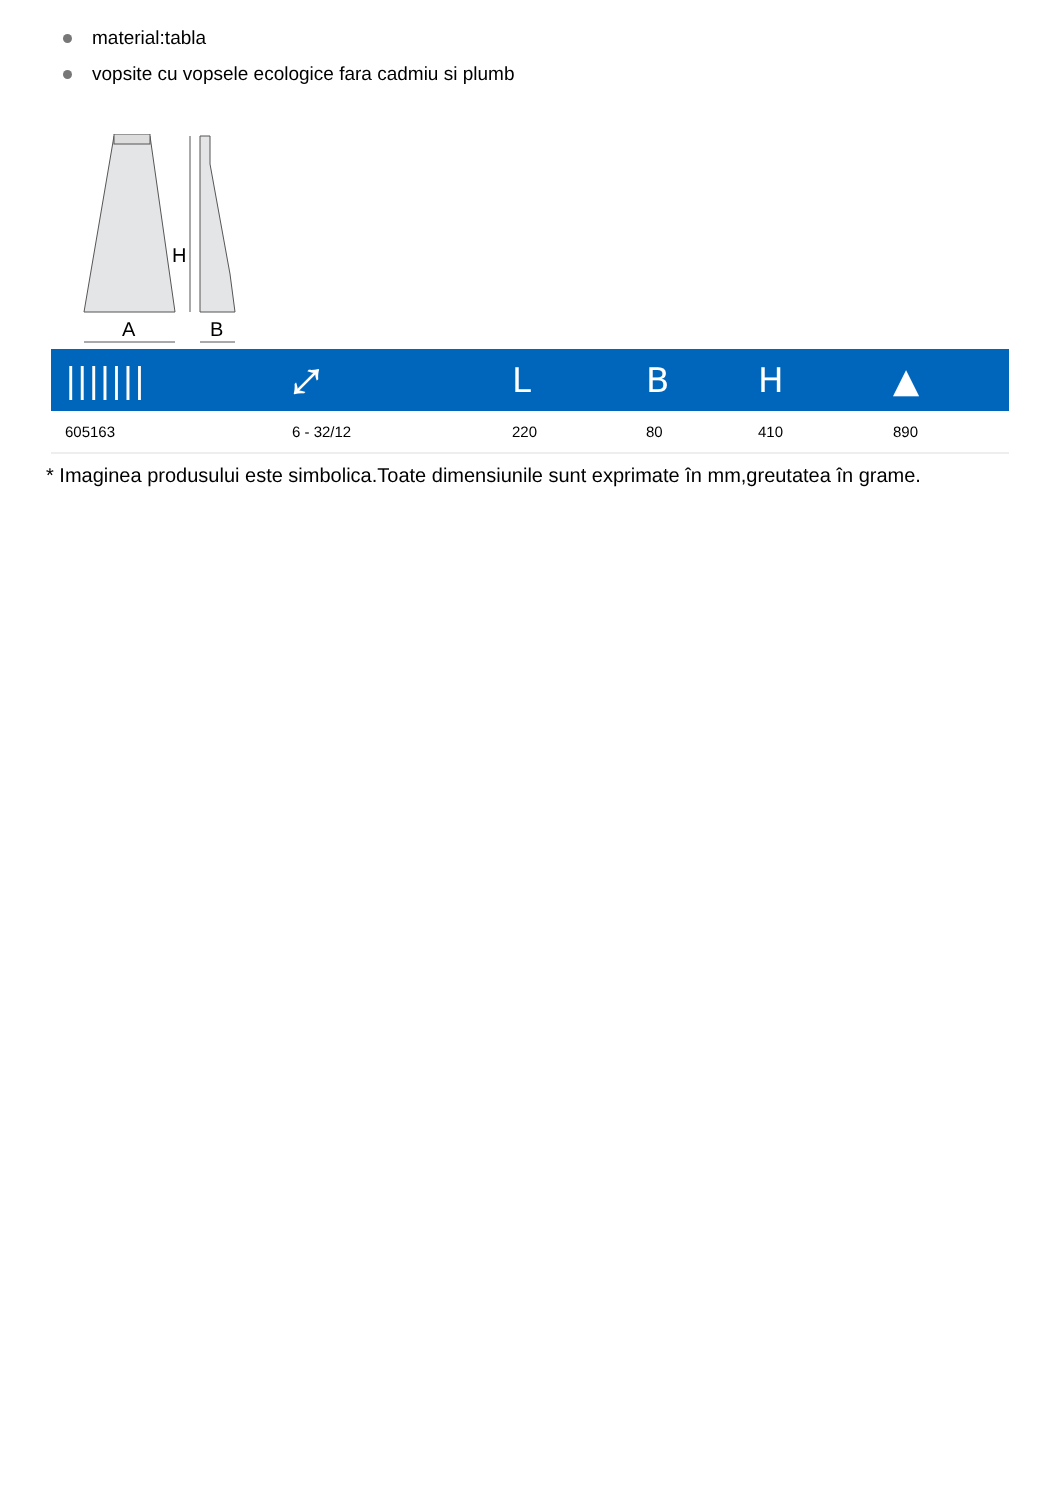material:tabla
vopsite cu vopsele ecologice fara cadmiu si plumb
H
A
B
| /////// | ⤢ | L | B | H | ▲ |
| --- | --- | --- | --- | --- | --- |
| 605163 | 6 - 32/12 | 220 | 80 | 410 | 890 |
* Imaginea produsului este simbolica.Toate dimensiunile sunt exprimate în mm,greutatea în grame.